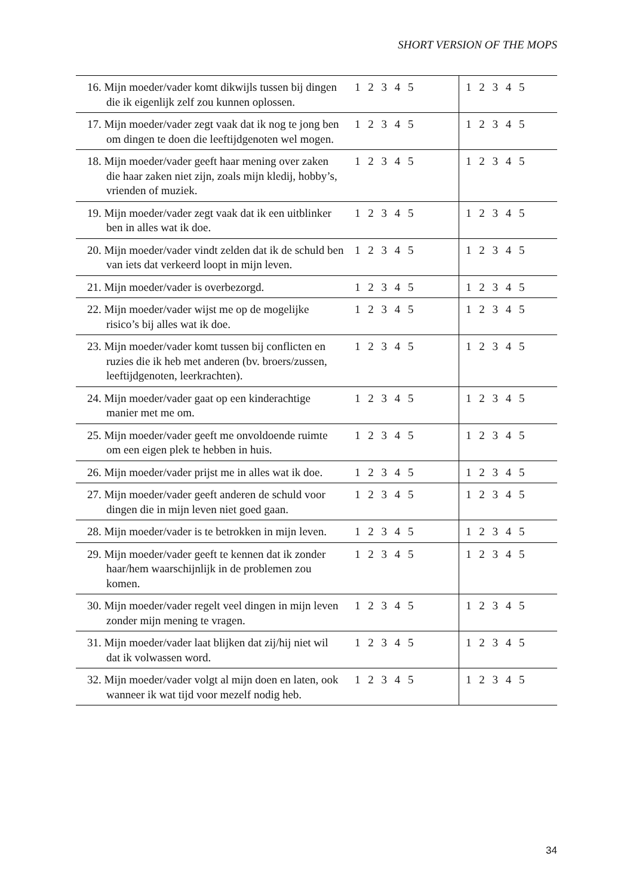SHORT VERSION OF THE MOPS
| 16. Mijn moeder/vader komt dikwijls tussen bij dingen die ik eigenlijk zelf zou kunnen oplossen. | 1 2 3 4 5 | 1 2 3 4 5 |
| 17. Mijn moeder/vader zegt vaak dat ik nog te jong ben om dingen te doen die leeftijdgenoten wel mogen. | 1 2 3 4 5 | 1 2 3 4 5 |
| 18. Mijn moeder/vader geeft haar mening over zaken die haar zaken niet zijn, zoals mijn kledij, hobby’s, vrienden of muziek. | 1 2 3 4 5 | 1 2 3 4 5 |
| 19. Mijn moeder/vader zegt vaak dat ik een uitblinker ben in alles wat ik doe. | 1 2 3 4 5 | 1 2 3 4 5 |
| 20. Mijn moeder/vader vindt zelden dat ik de schuld ben van iets dat verkeerd loopt in mijn leven. | 1 2 3 4 5 | 1 2 3 4 5 |
| 21. Mijn moeder/vader is overbezorgd. | 1 2 3 4 5 | 1 2 3 4 5 |
| 22. Mijn moeder/vader wijst me op de mogelijke risico’s bij alles wat ik doe. | 1 2 3 4 5 | 1 2 3 4 5 |
| 23. Mijn moeder/vader komt tussen bij conflicten en ruzies die ik heb met anderen (bv. broers/zussen, leeftijdgenoten, leerkrachten). | 1 2 3 4 5 | 1 2 3 4 5 |
| 24. Mijn moeder/vader gaat op een kinderachtige manier met me om. | 1 2 3 4 5 | 1 2 3 4 5 |
| 25. Mijn moeder/vader geeft me onvoldoende ruimte om een eigen plek te hebben in huis. | 1 2 3 4 5 | 1 2 3 4 5 |
| 26. Mijn moeder/vader prijst me in alles wat ik doe. | 1 2 3 4 5 | 1 2 3 4 5 |
| 27. Mijn moeder/vader geeft anderen de schuld voor dingen die in mijn leven niet goed gaan. | 1 2 3 4 5 | 1 2 3 4 5 |
| 28. Mijn moeder/vader is te betrokken in mijn leven. | 1 2 3 4 5 | 1 2 3 4 5 |
| 29. Mijn moeder/vader geeft te kennen dat ik zonder haar/hem waarschijnlijk in de problemen zou komen. | 1 2 3 4 5 | 1 2 3 4 5 |
| 30. Mijn moeder/vader regelt veel dingen in mijn leven zonder mijn mening te vragen. | 1 2 3 4 5 | 1 2 3 4 5 |
| 31. Mijn moeder/vader laat blijken dat zij/hij niet wil dat ik volwassen word. | 1 2 3 4 5 | 1 2 3 4 5 |
| 32. Mijn moeder/vader volgt al mijn doen en laten, ook wanneer ik wat tijd voor mezelf nodig heb. | 1 2 3 4 5 | 1 2 3 4 5 |
34